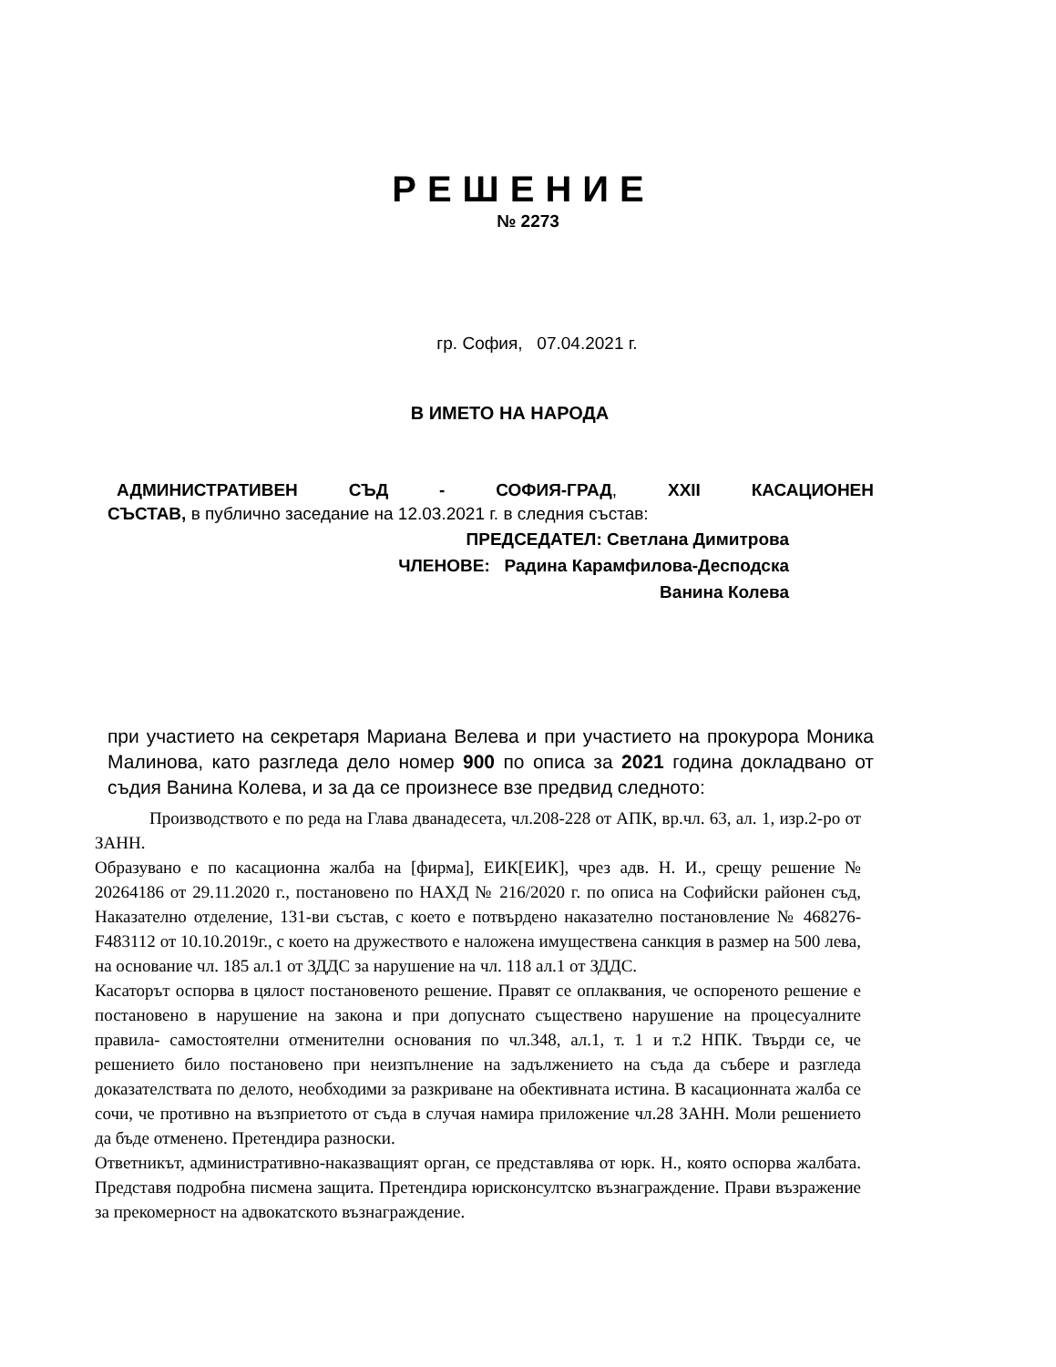РЕШЕНИЕ
№ 2273
гр. София, 07.04.2021 г.
В ИМЕТО НА НАРОДА
АДМИНИСТРАТИВЕН СЪД - СОФИЯ-ГРАД, XXII КАСАЦИОНЕН
СЪСТАВ, в публично заседание на 12.03.2021 г. в следния състав:
ПРЕДСЕДАТЕЛ: Светлана Димитрова
ЧЛЕНОВЕ: Радина Карамфилова-Десподска
Ванина Колева
при участието на секретаря Мариана Велева и при участието на прокурора Моника Малинова, като разгледа дело номер 900 по описа за 2021 година докладвано от съдия Ванина Колева, и за да се произнесе взе предвид следното:
Производството е по реда на Глава дванадесета, чл.208-228 от АПК, вр.чл. 63, ал. 1, изр.2-ро от ЗАНН.
Образувано е по касационна жалба на [фирма], ЕИК[ЕИК], чрез адв. Н. И., срещу решение № 20264186 от 29.11.2020 г., постановено по НАХД № 216/2020 г. по описа на Софийски районен съд, Наказателно отделение, 131-ви състав, с което е потвърдено наказателно постановление № 468276- F483112 от 10.10.2019г., с което на дружеството е наложена имуществена санкция в размер на 500 лева, на основание чл. 185 ал.1 от ЗДДС за нарушение на чл. 118 ал.1 от ЗДДС.
Касаторът оспорва в цялост постановеното решение. Правят се оплаквания, че оспореното решение е постановено в нарушение на закона и при допуснато съществено нарушение на процесуалните правила- самостоятелни отменителни основания по чл.348, ал.1, т. 1 и т.2 НПК. Твърди се, че решението било постановено при неизпълнение на задължението на съда да събере и разгледа доказателствата по делото, необходими за разкриване на обективната истина. В касационната жалба се сочи, че противно на възприетото от съда в случая намира приложение чл.28 ЗАНН. Моли решението да бъде отменено. Претендира разноски.
Ответникът, административно-наказващият орган, се представлява от юрк. Н., която оспорва жалбата. Представя подробна писмена защита. Претендира юрисконсултско възнаграждение. Прави възражение за прекомерност на адвокатското възнаграждение.